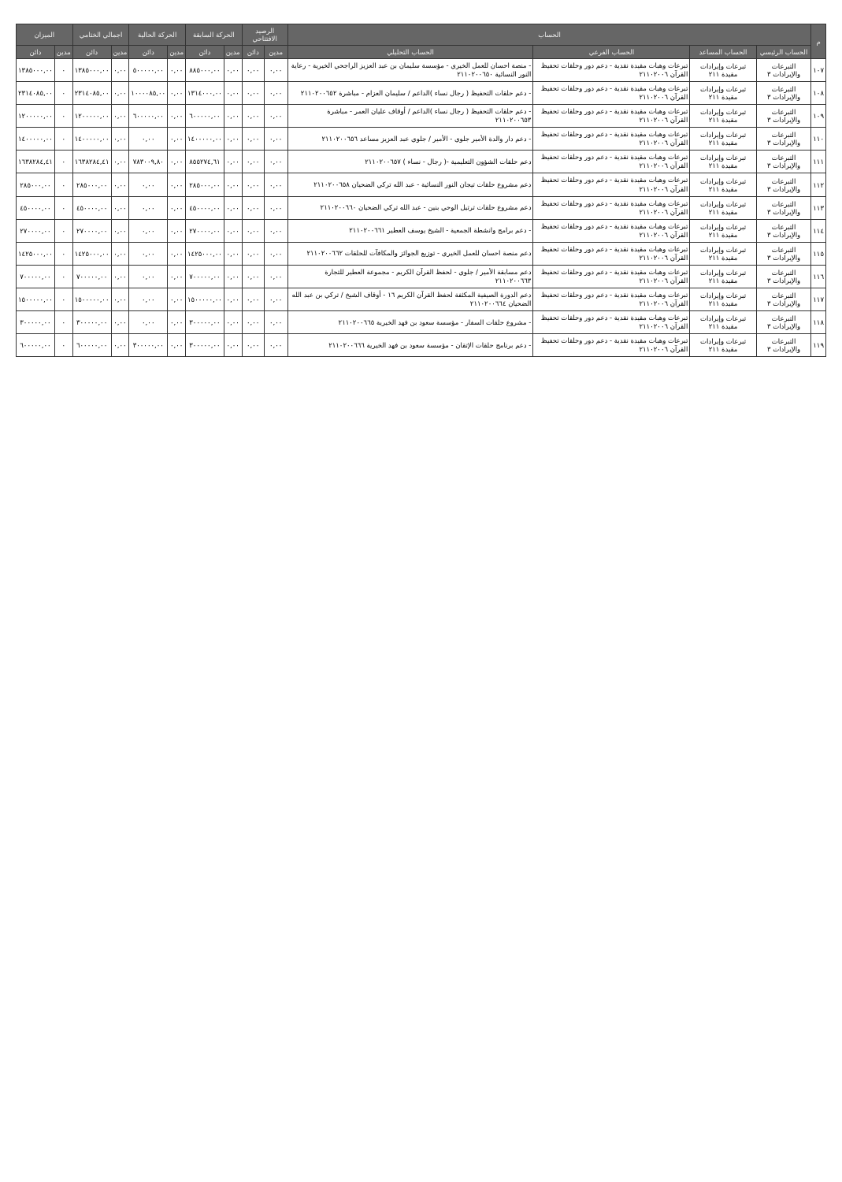| م | الحساب | | | | الرصيد الافتتاحي | | الحركة السابقة | | الحركة الحالية | | اجمالي الختامي | | الميزان | |
| --- | --- | --- | --- | --- | --- | --- | --- | --- | --- | --- | --- | --- | --- | --- |
| | الحساب الرئيسي | الحساب المساعد | الحساب الفرعي | الحساب التحليلي | مدين | دائن | مدين | دائن | مدين | دائن | مدين | دائن | مدين | دائن |
| ١٠٧ | التبرعات والإيرادات ٣ | تبرعات وإيرادات مقيدة ٢١١ | تبرعات وهبات مقيدة نقدية - دعم دور وحلقات تحفيظ القرآن ٢١١٠٢٠٠٦ | - منصة احسان للعمل الخيري - مؤسسة سليمان بن عبد العزيز الراجحي الخيرية - رعاية النور النسائية ٢١١٠٢٠٠٦٥٠ | ٠,٠٠ | ٠,٠٠ | ٠,٠٠ | ٨٨٥٠٠٠,٠٠ | ٠,٠٠ | ٥٠٠٠٠٠,٠٠ | ٠,٠٠ | ١٣٨٥٠٠٠,٠٠ | ٠ | ١٣٨٥٠٠٠,٠٠ |
| ١٠٨ | التبرعات والإيرادات ٣ | تبرعات وإيرادات مقيدة ٢١١ | تبرعات وهبات مقيدة نقدية - دعم دور وحلقات تحفيظ القرآن ٢١١٠٢٠٠٦ | - دعم حلقات التحفيظ ( رجال نساء )الداعم / سليمان العزام - مباشرة ٢١١٠٢٠٠٦٥٢ | ٠,٠٠ | ٠,٠٠ | ٠,٠٠ | ١٣١٤٠٠٠,٠٠ | ٠,٠٠ | ١٠٠٠٠٨٥,٠٠ | ٠,٠٠ | ٢٣١٤٠٨٥,٠٠ | ٠ | ٢٣١٤٠٨٥,٠٠ |
| ١٠٩ | التبرعات والإيرادات ٣ | تبرعات وإيرادات مقيدة ٢١١ | تبرعات وهبات مقيدة نقدية - دعم دور وحلقات تحفيظ القرآن ٢١١٠٢٠٠٦ | - دعم حلقات التحفيظ ( رجال نساء )الداعم / أوقاف عليان العمر - مباشرة ٢١١٠٢٠٠٦٥٣ | ٠,٠٠ | ٠,٠٠ | ٠,٠٠ | ٦٠٠٠٠٠,٠٠ | ٠,٠٠ | ٦٠٠٠٠٠,٠٠ | ٠,٠٠ | ١٢٠٠٠٠٠,٠٠ | ٠ | ١٢٠٠٠٠٠,٠٠ |
| ١١٠ | التبرعات والإيرادات ٣ | تبرعات وإيرادات مقيدة ٢١١ | تبرعات وهبات مقيدة نقدية - دعم دور وحلقات تحفيظ القرآن ٢١١٠٢٠٠٦ | - دعم دار والدة الأمير جلوي - الأمير / جلوي عبد العزيز مساعد ٢١١٠٢٠٠٦٥٦ | ٠,٠٠ | ٠,٠٠ | ٠,٠٠ | ١٤٠٠٠٠٠,٠٠ | ٠,٠٠ | ٠,٠٠ | ٠,٠٠ | ١٤٠٠٠٠٠,٠٠ | ٠ | ١٤٠٠٠٠٠,٠٠ |
| ١١١ | التبرعات والإيرادات ٣ | تبرعات وإيرادات مقيدة ٢١١ | تبرعات وهبات مقيدة نقدية - دعم دور وحلقات تحفيظ القرآن ٢١١٠٢٠٠٦ | دعم حلقات الشؤون التعليمية -( رجال - نساء ) ٢١١٠٢٠٠٦٥٧ | ٠,٠٠ | ٠,٠٠ | ٠,٠٠ | ٨٥٥٢٧٤,٦١ | ٠,٠٠ | ٧٨٣٠٠٩,٨٠ | ٠,٠٠ | ١٦٣٨٢٨٤,٤١ | ٠ | ١٦٣٨٢٨٤,٤١ |
| ١١٢ | التبرعات والإيرادات ٣ | تبرعات وإيرادات مقيدة ٢١١ | تبرعات وهبات مقيدة نقدية - دعم دور وحلقات تحفيظ القرآن ٢١١٠٢٠٠٦ | دعم مشروع حلقات تيجان النور النسائية - عبد الله تركي الضحيان ٢١١٠٢٠٠٦٥٨ | ٠,٠٠ | ٠,٠٠ | ٠,٠٠ | ٢٨٥٠٠٠,٠٠ | ٠,٠٠ | ٠,٠٠ | ٠,٠٠ | ٢٨٥٠٠٠,٠٠ | ٠ | ٢٨٥٠٠٠,٠٠ |
| ١١٣ | التبرعات والإيرادات ٣ | تبرعات وإيرادات مقيدة ٢١١ | تبرعات وهبات مقيدة نقدية - دعم دور وحلقات تحفيظ القرآن ٢١١٠٢٠٠٦ | دعم مشروع حلقات ترتيل الوحي بنين - عبد الله تركي الضحيان ٢١١٠٢٠٠٦٦٠ | ٠,٠٠ | ٠,٠٠ | ٠,٠٠ | ٤٥٠٠٠٠,٠٠ | ٠,٠٠ | ٠,٠٠ | ٠,٠٠ | ٤٥٠٠٠٠,٠٠ | ٠ | ٤٥٠٠٠٠,٠٠ |
| ١١٤ | التبرعات والإيرادات ٣ | تبرعات وإيرادات مقيدة ٢١١ | تبرعات وهبات مقيدة نقدية - دعم دور وحلقات تحفيظ القرآن ٢١١٠٢٠٠٦ | - دعم برامج وانشطة الجمعية - الشيخ يوسف العطير ٢١١٠٢٠٠٦٦١ | ٠,٠٠ | ٠,٠٠ | ٠,٠٠ | ٢٧٠٠٠٠,٠٠ | ٠,٠٠ | ٠,٠٠ | ٠,٠٠ | ٢٧٠٠٠٠,٠٠ | ٠ | ٢٧٠٠٠٠,٠٠ |
| ١١٥ | التبرعات والإيرادات ٣ | تبرعات وإيرادات مقيدة ٢١١ | تبرعات وهبات مقيدة نقدية - دعم دور وحلقات تحفيظ القرآن ٢١١٠٢٠٠٦ | دعم منصة احسان للعمل الخيري - توزيع الجوائز والمكافآت للحلقات ٢١١٠٢٠٠٦٦٢ | ٠,٠٠ | ٠,٠٠ | ٠,٠٠ | ١٤٢٥٠٠٠,٠٠ | ٠,٠٠ | ٠,٠٠ | ٠,٠٠ | ١٤٢٥٠٠٠,٠٠ | ٠ | ١٤٢٥٠٠٠,٠٠ |
| ١١٦ | التبرعات والإيرادات ٣ | تبرعات وإيرادات مقيدة ٢١١ | تبرعات وهبات مقيدة نقدية - دعم دور وحلقات تحفيظ القرآن ٢١١٠٢٠٠٦ | دعم مسابقة الأمير / جلوي - لحفظ القرآن الكريم - مجموعة العطير للتجارة ٢١١٠٢٠٠٦٦٣ | ٠,٠٠ | ٠,٠٠ | ٠,٠٠ | ٧٠٠٠٠٠,٠٠ | ٠,٠٠ | ٠,٠٠ | ٠,٠٠ | ٧٠٠٠٠٠,٠٠ | ٠ | ٧٠٠٠٠٠,٠٠ |
| ١١٧ | التبرعات والإيرادات ٣ | تبرعات وإيرادات مقيدة ٢١١ | تبرعات وهبات مقيدة نقدية - دعم دور وحلقات تحفيظ القرآن ٢١١٠٢٠٠٦ | دعم الدورة الصيفية المكثفة لحفظ القرآن الكريم ١٦ - أوقاف الشيخ / تركي بن عبد الله الضحيان ٢١١٠٢٠٠٦٦٤ | ٠,٠٠ | ٠,٠٠ | ٠,٠٠ | ١٥٠٠٠٠٠,٠٠ | ٠,٠٠ | ٠,٠٠ | ٠,٠٠ | ١٥٠٠٠٠٠,٠٠ | ٠ | ١٥٠٠٠٠٠,٠٠ |
| ١١٨ | التبرعات والإيرادات ٣ | تبرعات وإيرادات مقيدة ٢١١ | تبرعات وهبات مقيدة نقدية - دعم دور وحلقات تحفيظ القرآن ٢١١٠٢٠٠٦ | - مشروع حلقات السفار - مؤسسة سعود بن فهد الخيرية ٢١١٠٢٠٠٦٦٥ | ٠,٠٠ | ٠,٠٠ | ٠,٠٠ | ٣٠٠٠٠٠,٠٠ | ٠,٠٠ | ٠,٠٠ | ٠,٠٠ | ٣٠٠٠٠٠,٠٠ | ٠ | ٣٠٠٠٠٠,٠٠ |
| ١١٩ | التبرعات والإيرادات ٣ | تبرعات وإيرادات مقيدة ٢١١ | تبرعات وهبات مقيدة نقدية - دعم دور وحلقات تحفيظ القرآن ٢١١٠٢٠٠٦ | - دعم برنامج حلقات الإتقان - مؤسسة سعود بن فهد الخيرية ٢١١٠٢٠٠٦٦٦ | ٠,٠٠ | ٠,٠٠ | ٠,٠٠ | ٣٠٠٠٠٠,٠٠ | ٠,٠٠ | ٣٠٠٠٠٠,٠٠ | ٠,٠٠ | ٦٠٠٠٠٠,٠٠ | ٠ | ٦٠٠٠٠٠,٠٠ |